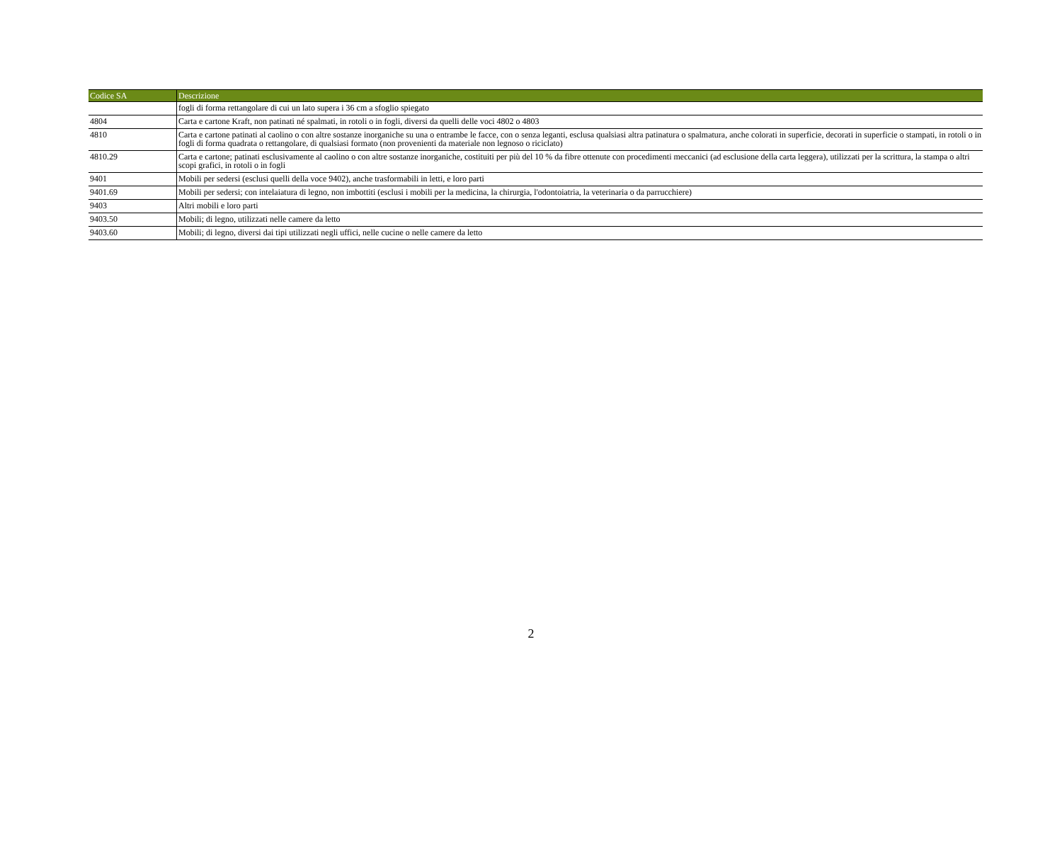| Codice SA | Descrizione |
| --- | --- |
| | fogli di forma rettangolare di cui un lato supera i 36 cm a sfoglio spiegato |
| 4804 | Carta e cartone Kraft, non patinati né spalmati, in rotoli o in fogli, diversi da quelli delle voci 4802 o 4803 |
| 4810 | Carta e cartone patinati al caolino o con altre sostanze inorganiche su una o entrambe le facce, con o senza leganti, esclusa qualsiasi altra patinatura o spalmatura, anche colorati in superficie, decorati in superficie o stampati, in rotoli o in fogli di forma quadrata o rettangolare, di qualsiasi formato (non provenienti da materiale non legnoso o riciclato) |
| 4810.29 | Carta e cartone; patinati esclusivamente al caolino o con altre sostanze inorganiche, costituiti per più del 10 % da fibre ottenute con procedimenti meccanici (ad esclusione della carta leggera), utilizzati per la scrittura, la stampa o altri scopi grafici, in rotoli o in fogli |
| 9401 | Mobili per sedersi (esclusi quelli della voce 9402), anche trasformabili in letti, e loro parti |
| 9401.69 | Mobili per sedersi; con intelaiatura di legno, non imbottiti (esclusi i mobili per la medicina, la chirurgia, l'odontoiatria, la veterinaria o da parrucchiere) |
| 9403 | Altri mobili e loro parti |
| 9403.50 | Mobili; di legno, utilizzati nelle camere da letto |
| 9403.60 | Mobili; di legno, diversi dai tipi utilizzati negli uffici, nelle cucine o nelle camere da letto |
2